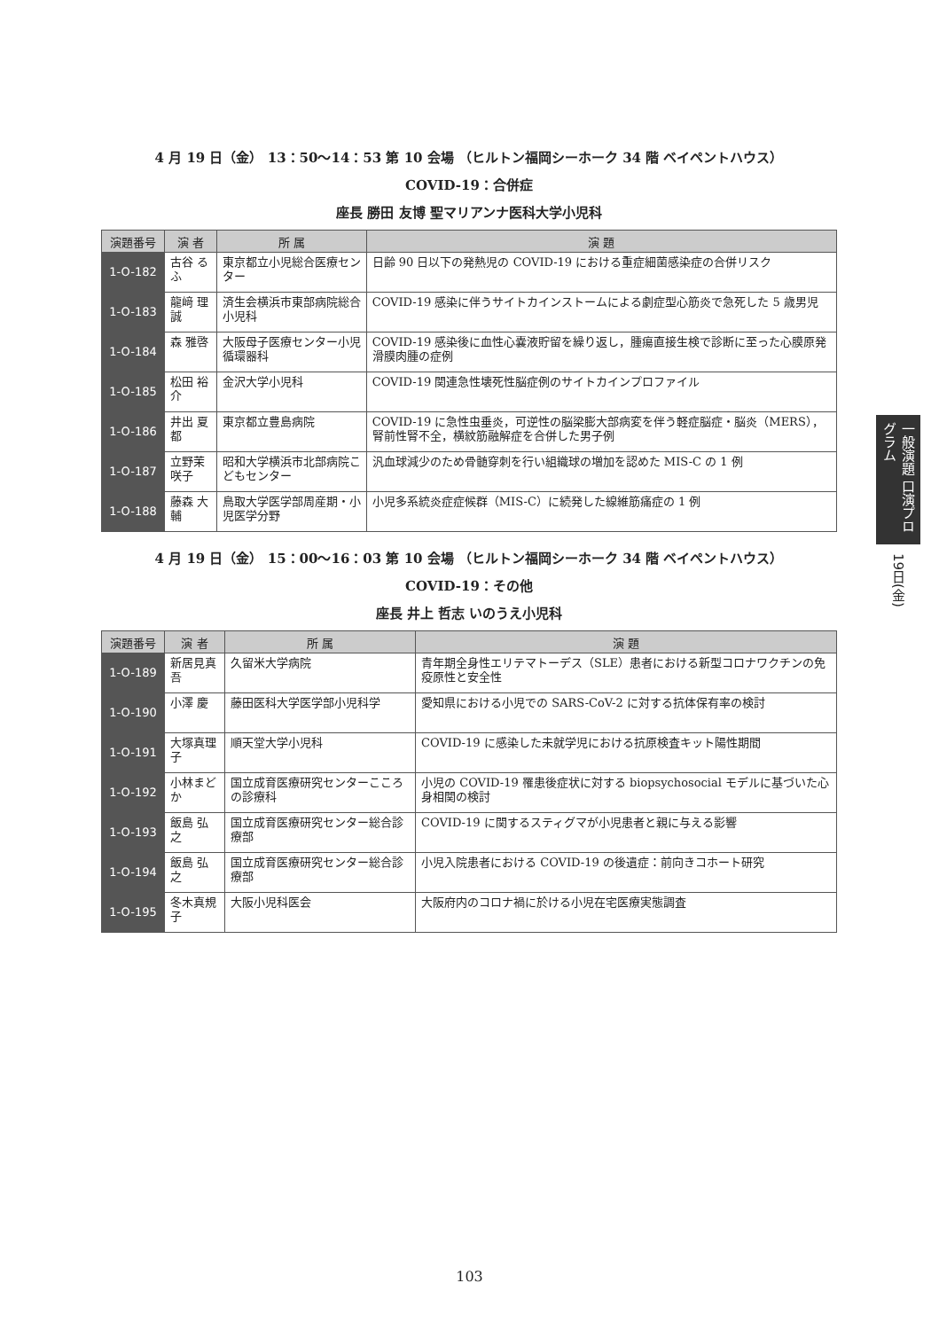4 月 19 日（金） 13：50〜14：53 第 10 会場 （ヒルトン福岡シーホーク 34 階 ベイペントハウス）
COVID-19：合併症
座長 勝田 友博 聖マリアンナ医科大学小児科
| 演題番号 | 演 者 | 所 属 | 演 題 |
| --- | --- | --- | --- |
| 1-O-182 | 古谷 るふ | 東京都立小児総合医療センター | 日齢 90 日以下の発熱児の COVID-19 における重症細菌感染症の合併リスク |
| 1-O-183 | 龍﨑 理誠 | 済生会横浜市東部病院総合小児科 | COVID-19 感染に伴うサイトカインストームによる劇症型心筋炎で急死した 5 歳男児 |
| 1-O-184 | 森 雅啓 | 大阪母子医療センター小児循環器科 | COVID-19 感染後に血性心嚢液貯留を繰り返し，腫瘍直接生検で診断に至った心膜原発滑膜肉腫の症例 |
| 1-O-185 | 松田 裕介 | 金沢大学小児科 | COVID-19 関連急性壊死性脳症例のサイトカインプロファイル |
| 1-O-186 | 井出 夏都 | 東京都立豊島病院 | COVID-19 に急性虫垂炎，可逆性の脳梁膨大部病変を伴う軽症脳症・脳炎（MERS），腎前性腎不全，横紋筋融解症を合併した男子例 |
| 1-O-187 | 立野茉咲子 | 昭和大学横浜市北部病院こどもセンター | 汎血球減少のため骨髄穿刺を行い組織球の増加を認めた MIS-C の 1 例 |
| 1-O-188 | 藤森 大輔 | 鳥取大学医学部周産期・小児医学分野 | 小児多系統炎症症候群（MIS-C）に続発した線維筋痛症の 1 例 |
4 月 19 日（金） 15：00〜16：03 第 10 会場 （ヒルトン福岡シーホーク 34 階 ベイペントハウス）
COVID-19：その他
座長 井上 哲志 いのうえ小児科
| 演題番号 | 演 者 | 所 属 | 演 題 |
| --- | --- | --- | --- |
| 1-O-189 | 新居見真吾 | 久留米大学病院 | 青年期全身性エリテマトーデス（SLE）患者における新型コロナワクチンの免疫原性と安全性 |
| 1-O-190 | 小澤 慶 | 藤田医科大学医学部小児科学 | 愛知県における小児での SARS-CoV-2 に対する抗体保有率の検討 |
| 1-O-191 | 大塚真理子 | 順天堂大学小児科 | COVID-19 に感染した未就学児における抗原検査キット陽性期間 |
| 1-O-192 | 小林まどか | 国立成育医療研究センターこころの診療科 | 小児の COVID-19 罹患後症状に対する biopsychosocial モデルに基づいた心身相関の検討 |
| 1-O-193 | 飯島 弘之 | 国立成育医療研究センター総合診療部 | COVID-19 に関するスティグマが小児患者と親に与える影響 |
| 1-O-194 | 飯島 弘之 | 国立成育医療研究センター総合診療部 | 小児入院患者における COVID-19 の後遺症：前向きコホート研究 |
| 1-O-195 | 冬木真規子 | 大阪小児科医会 | 大阪府内のコロナ禍に於ける小児在宅医療実態調査 |
一般演題 口演プログラム
19日(金)
103